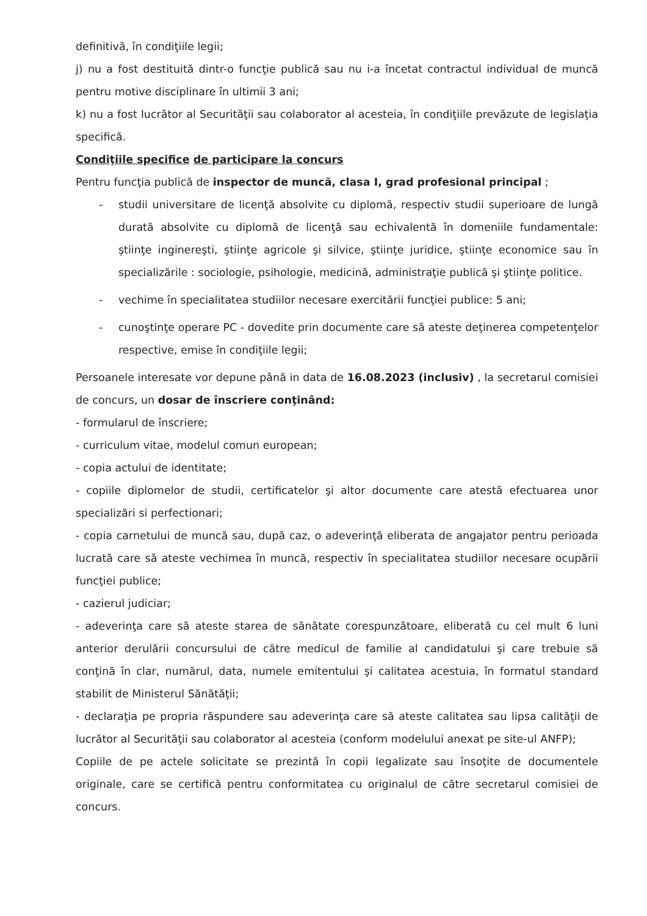definitivă, în condiţiile legii;
j) nu a fost destituită dintr-o funcţie publică sau nu i-a încetat contractul individual de muncă pentru motive disciplinare în ultimii 3 ani;
k) nu a fost lucrător al Securităţii sau colaborator al acesteia, în condiţiile prevăzute de legislaţia specifică.
Condiţiile specifice de participare la concurs
Pentru funcţia publică de inspector de muncă, clasa I, grad profesional principal ;
- studii universitare de licenţă absolvite cu diplomă, respectiv studii superioare de lungă durată absolvite cu diplomă de licenţă sau echivalentă în domeniile fundamentale: ştiinţe inginereşti, ştiinţe agricole şi silvice, ştiinţe juridice, ştiinţe economice sau în specializările : sociologie, psihologie, medicină, administraţie publică şi ştiinţe politice.
- vechime în specialitatea studiilor necesare exercitării funcţiei publice: 5 ani;
- cunoştinţe operare PC - dovedite prin documente care să ateste deţinerea competenţelor respective, emise în condiţiile legii;
Persoanele interesate vor depune până in data de 16.08.2023 (inclusiv) , la secretarul comisiei de concurs, un dosar de înscriere conţinând:
- formularul de înscriere;
- curriculum vitae, modelul comun european;
- copia actului de identitate;
- copiile diplomelor de studii, certificatelor şi altor documente care atestă efectuarea unor specializări si perfectionari;
- copia carnetului de muncă sau, după caz, o adeverinţă eliberata de angajator pentru perioada lucrată care să ateste vechimea în muncă, respectiv în specialitatea studiilor necesare ocupării funcţiei publice;
- cazierul judiciar;
- adeverinţa care să ateste starea de sănătate corespunzătoare, eliberată cu cel mult 6 luni anterior derulării concursului de către medicul de familie al candidatului şi care trebuie să conţină în clar, numărul, data, numele emitentului şi calitatea acestuia, în formatul standard stabilit de Ministerul Sănătăţii;
- declaraţia pe propria răspundere sau adeverinţa care să ateste calitatea sau lipsa calităţii de lucrător al Securităţii sau colaborator al acesteia (conform modelului anexat pe site-ul ANFP);
Copiile de pe actele solicitate se prezintă în copii legalizate sau însoţite de documentele originale, care se certifică pentru conformitatea cu originalul de către secretarul comisiei de concurs.